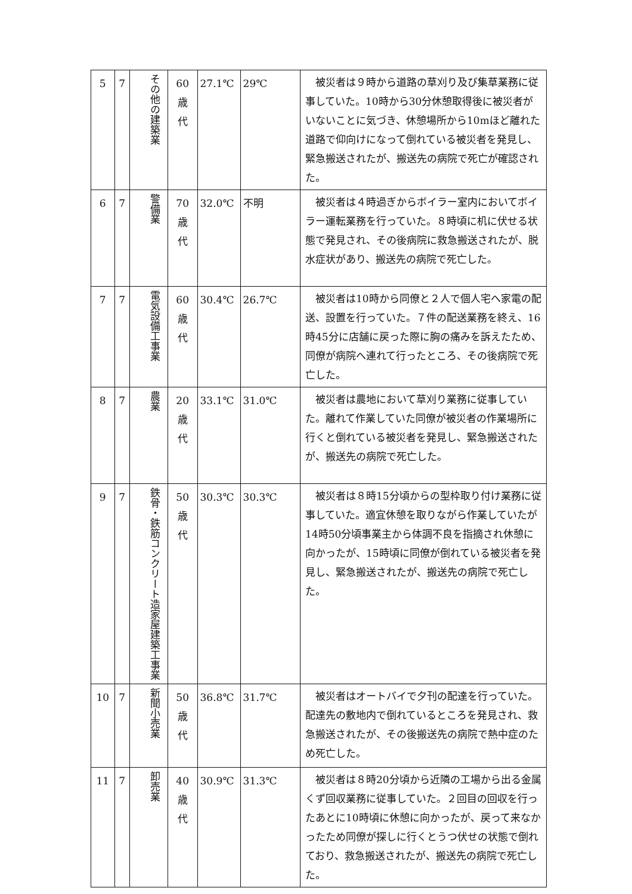| 5 | 7 | その他の建築業 | 60 歳 代 | 27.1℃ | 29℃ | 被災者は９時から道路の草刈り及び集草業務に従事していた。10時から30分休憩取得後に被災者がいないことに気づき、休憩場所から10mほど離れた道路で仰向けになって倒れている被災者を発見し、緊急搬送されたが、搬送先の病院で死亡が確認された。 |
| 6 | 7 | 警備業 | 70 歳 代 | 32.0℃ | 不明 | 被災者は４時過ぎからボイラー室内においてボイラー運転業務を行っていた。８時頃に机に伏せる状態で発見され、その後病院に救急搬送されたが、脱水症状があり、搬送先の病院で死亡した。 |
| 7 | 7 | 電気設備工事業 | 60 歳 代 | 30.4℃ | 26.7℃ | 被災者は10時から同僚と２人で個人宅へ家電の配送、設置を行っていた。７件の配送業務を終え、16時45分に店舗に戻った際に胸の痛みを訴えたため、同僚が病院へ連れて行ったところ、その後病院で死亡した。 |
| 8 | 7 | 農業 | 20 歳 代 | 33.1℃ | 31.0℃ | 被災者は農地において草刈り業務に従事していた。離れて作業していた同僚が被災者の作業場所に行くと倒れている被災者を発見し、緊急搬送されたが、搬送先の病院で死亡した。 |
| 9 | 7 | 鉄骨・鉄筋コンクリート造家屋建築工事業 | 50 歳 代 | 30.3℃ | 30.3℃ | 被災者は８時15分頃からの型枠取り付け業務に従事していた。適宜休憩を取りながら作業していたが14時50分頃事業主から体調不良を指摘され休憩に向かったが、15時頃に同僚が倒れている被災者を発見し、緊急搬送されたが、搬送先の病院で死亡した。 |
| 10 | 7 | 新聞小売業 | 50 歳 代 | 36.8℃ | 31.7℃ | 被災者はオートバイで夕刊の配達を行っていた。配達先の敷地内で倒れているところを発見され、救急搬送されたが、その後搬送先の病院で熱中症のため死亡した。 |
| 11 | 7 | 卸売業 | 40 歳 代 | 30.9℃ | 31.3℃ | 被災者は８時20分頃から近隣の工場から出る金属くず回収業務に従事していた。２回目の回収を行ったあとに10時頃に休憩に向かったが、戻って来なかったため同僚が探しに行くとうつ伏せの状態で倒れており、救急搬送されたが、搬送先の病院で死亡した。 |